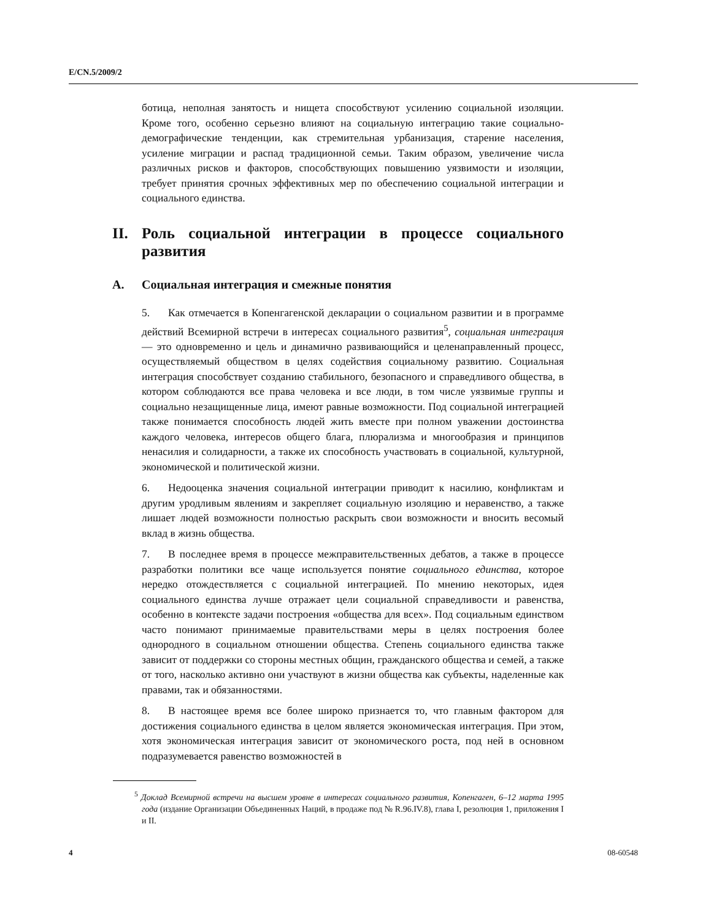E/CN.5/2009/2
ботица, неполная занятость и нищета способствуют усилению социальной изоляции. Кроме того, особенно серьезно влияют на социальную интеграцию такие социально-демографические тенденции, как стремительная урбанизация, старение населения, усиление миграции и распад традиционной семьи. Таким образом, увеличение числа различных рисков и факторов, способствующих повышению уязвимости и изоляции, требует принятия срочных эффективных мер по обеспечению социальной интеграции и социального единства.
II. Роль социальной интеграции в процессе социального развития
A. Социальная интеграция и смежные понятия
5. Как отмечается в Копенгагенской декларации о социальном развитии и в программе действий Всемирной встречи в интересах социального развития<sup>5</sup>, социальная интеграция — это одновременно и цель и динамично развивающийся и целенаправленный процесс, осуществляемый обществом в целях содействия социальному развитию. Социальная интеграция способствует созданию стабильного, безопасного и справедливого общества, в котором соблюдаются все права человека и все люди, в том числе уязвимые группы и социально незащищенные лица, имеют равные возможности. Под социальной интеграцией также понимается способность людей жить вместе при полном уважении достоинства каждого человека, интересов общего блага, плюрализма и многообразия и принципов ненасилия и солидарности, а также их способность участвовать в социальной, культурной, экономической и политической жизни.
6. Недооценка значения социальной интеграции приводит к насилию, конфликтам и другим уродливым явлениям и закрепляет социальную изоляцию и неравенство, а также лишает людей возможности полностью раскрыть свои возможности и вносить весомый вклад в жизнь общества.
7. В последнее время в процессе межправительственных дебатов, а также в процессе разработки политики все чаще используется понятие социального единства, которое нередко отождествляется с социальной интеграцией. По мнению некоторых, идея социального единства лучше отражает цели социальной справедливости и равенства, особенно в контексте задачи построения «общества для всех». Под социальным единством часто понимают принимаемые правительствами меры в целях построения более однородного в социальном отношении общества. Степень социального единства также зависит от поддержки со стороны местных общин, гражданского общества и семей, а также от того, насколько активно они участвуют в жизни общества как субъекты, наделенные как правами, так и обязанностями.
8. В настоящее время все более широко признается то, что главным фактором для достижения социального единства в целом является экономическая интеграция. При этом, хотя экономическая интеграция зависит от экономического роста, под ней в основном подразумевается равенство возможностей в
<sup>5</sup> Доклад Всемирной встречи на высшем уровне в интересах социального развития, Копенгаген, 6–12 марта 1995 года (издание Организации Объединенных Наций, в продаже под № R.96.IV.8), глава I, резолюция 1, приложения I и II.
4 08-60548